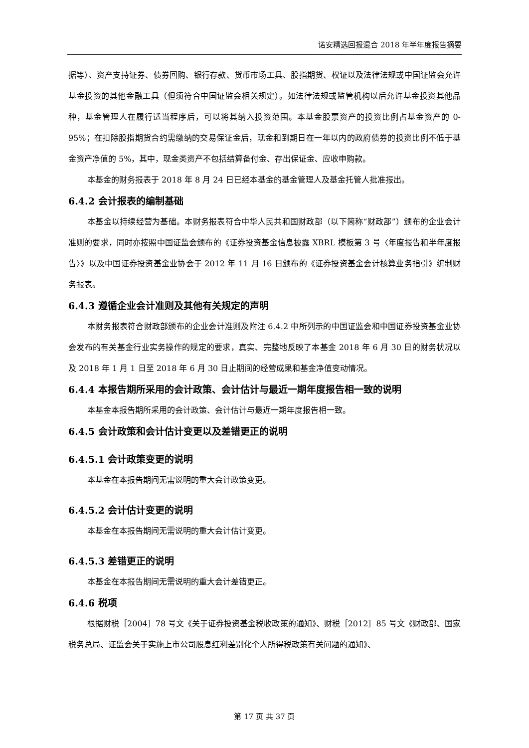诺安精选回报混合 2018 年半年度报告摘要
据等）、资产支持证券、债券回购、银行存款、货币市场工具、股指期货、权证以及法律法规或中国证监会允许基金投资的其他金融工具（但须符合中国证监会相关规定）。如法律法规或监管机构以后允许基金投资其他品种，基金管理人在履行适当程序后，可以将其纳入投资范围。本基金股票资产的投资比例占基金资产的 0-95%；在扣除股指期货合约需缴纳的交易保证金后，现金和到期日在一年以内的政府债券的投资比例不低于基金资产净值的 5%，其中，现金类资产不包括结算备付金、存出保证金、应收申购款。
本基金的财务报表于 2018 年 8 月 24 日已经本基金的基金管理人及基金托管人批准报出。
6.4.2 会计报表的编制基础
本基金以持续经营为基础。本财务报表符合中华人民共和国财政部（以下简称“财政部”）颁布的企业会计准则的要求，同时亦按照中国证监会颁布的《证券投资基金信息披露 XBRL 模板第 3 号〈年度报告和半年度报告〉》以及中国证券投资基金业协会于 2012 年 11 月 16 日颁布的《证券投资基金会计核算业务指引》编制财务报表。
6.4.3 遵循企业会计准则及其他有关规定的声明
本财务报表符合财政部颁布的企业会计准则及附注 6.4.2 中所列示的中国证监会和中国证券投资基金业协会发布的有关基金行业实务操作的规定的要求，真实、完整地反映了本基金 2018 年 6 月 30 日的财务状况以及 2018 年 1 月 1 日至 2018 年 6 月 30 日止期间的经营成果和基金净值变动情况。
6.4.4 本报告期所采用的会计政策、会计估计与最近一期年度报告相一致的说明
本基金本报告期所采用的会计政策、会计估计与最近一期年度报告相一致。
6.4.5 会计政策和会计估计变更以及差错更正的说明
6.4.5.1 会计政策变更的说明
本基金在本报告期间无需说明的重大会计政策变更。
6.4.5.2 会计估计变更的说明
本基金在本报告期间无需说明的重大会计估计变更。
6.4.5.3 差错更正的说明
本基金在本报告期间无需说明的重大会计差错更正。
6.4.6 税项
根据财税［2004］78 号文《关于证券投资基金税收政策的通知》、财税［2012］85 号文《财政部、国家税务总局、证监会关于实施上市公司股息红利差别化个人所得税政策有关问题的通知》、
第 17 页 共 37 页